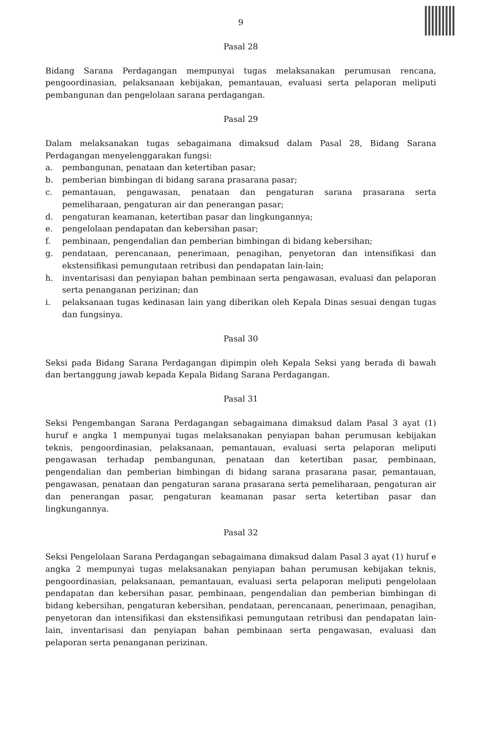9
Pasal 28
Bidang Sarana Perdagangan mempunyai tugas melaksanakan perumusan rencana, pengoordinasian, pelaksanaan kebijakan, pemantauan, evaluasi serta pelaporan meliputi pembangunan dan pengelolaan sarana perdagangan.
Pasal 29
Dalam melaksanakan tugas sebagaimana dimaksud dalam Pasal 28, Bidang Sarana Perdagangan menyelenggarakan fungsi:
a. pembangunan, penataan dan ketertiban pasar;
b. pemberian bimbingan di bidang sarana prasarana pasar;
c. pemantauan, pengawasan, penataan dan pengaturan sarana prasarana serta pemeliharaan, pengaturan air dan penerangan pasar;
d. pengaturan keamanan, ketertiban pasar dan lingkungannya;
e. pengelolaan pendapatan dan kebersihan pasar;
f. pembinaan, pengendalian dan pemberian bimbingan di bidang kebersihan;
g. pendataan, perencanaan, penerimaan, penagihan, penyetoran dan intensifikasi dan ekstensifikasi pemungutaan retribusi dan pendapatan lain-lain;
h. inventarisasi dan penyiapan bahan pembinaan serta pengawasan, evaluasi dan pelaporan serta penanganan perizinan; dan
i. pelaksanaan tugas kedinasan lain yang diberikan oleh Kepala Dinas sesuai dengan tugas dan fungsinya.
Pasal 30
Seksi pada Bidang Sarana Perdagangan dipimpin oleh Kepala Seksi yang berada di bawah dan bertanggung jawab kepada Kepala Bidang Sarana Perdagangan.
Pasal 31
Seksi Pengembangan Sarana Perdagangan sebagaimana dimaksud dalam Pasal 3 ayat (1) huruf e angka 1 mempunyai tugas melaksanakan penyiapan bahan perumusan kebijakan teknis, pengoordinasian, pelaksanaan, pemantauan, evaluasi serta pelaporan meliputi pengawasan terhadap pembangunan, penataan dan ketertiban pasar, pembinaan, pengendalian dan pemberian bimbingan di bidang sarana prasarana pasar, pemantauan, pengawasan, penataan dan pengaturan sarana prasarana serta pemeliharaan, pengaturan air dan penerangan pasar, pengaturan keamanan pasar serta ketertiban pasar dan lingkungannya.
Pasal 32
Seksi Pengelolaan Sarana Perdagangan sebagaimana dimaksud dalam Pasal 3 ayat (1) huruf e angka 2 mempunyai tugas melaksanakan penyiapan bahan perumusan kebijakan teknis, pengoordinasian, pelaksanaan, pemantauan, evaluasi serta pelaporan meliputi pengelolaan pendapatan dan kebersihan pasar, pembinaan, pengendalian dan pemberian bimbingan di bidang kebersihan, pengaturan kebersihan, pendataan, perencanaan, penerimaan, penagihan, penyetoran dan intensifikasi dan ekstensifikasi pemungutaan retribusi dan pendapatan lain-lain, inventarisasi dan penyiapan bahan pembinaan serta pengawasan, evaluasi dan pelaporan serta penanganan perizinan.